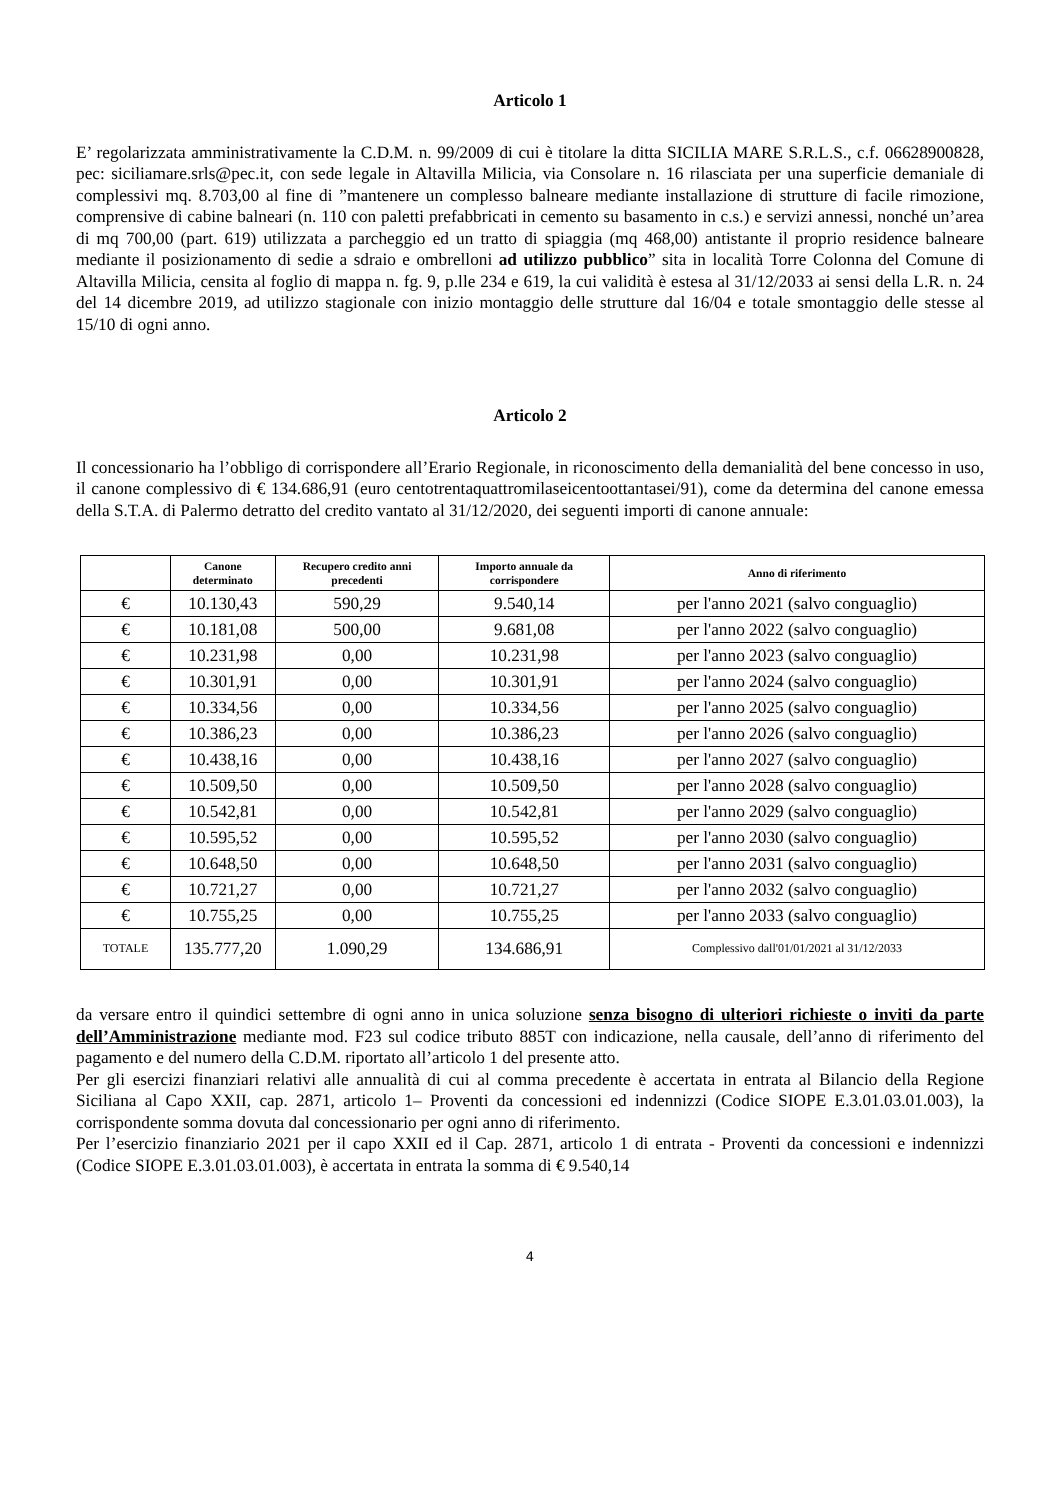Articolo 1
E’ regolarizzata amministrativamente la C.D.M. n. 99/2009 di cui è titolare la ditta SICILIA MARE S.R.L.S., c.f. 06628900828, pec: siciliamare.srls@pec.it, con sede legale in Altavilla Milicia, via Consolare n. 16 rilasciata per una superficie demaniale di complessivi mq. 8.703,00 al fine di ”mantenere un complesso balneare mediante installazione di strutture di facile rimozione, comprensive di cabine balneari (n. 110 con paletti prefabbricati in cemento su basamento in c.s.) e servizi annessi, nonché un’area di mq 700,00 (part. 619) utilizzata a parcheggio ed un tratto di spiaggia (mq 468,00) antistante il proprio residence balneare mediante il posizionamento di sedie a sdraio e ombrelloni ad utilizzo pubblico” sita in località Torre Colonna del Comune di Altavilla Milicia, censita al foglio di mappa n. fg. 9, p.lle 234 e 619, la cui validità è estesa al 31/12/2033 ai sensi della L.R. n. 24 del 14 dicembre 2019, ad utilizzo stagionale con inizio montaggio delle strutture dal 16/04 e totale smontaggio delle stesse al 15/10 di ogni anno.
Articolo 2
Il concessionario ha l’obbligo di corrispondere all’Erario Regionale, in riconoscimento della demanialità del bene concesso in uso, il canone complessivo di € 134.686,91 (euro centotrentaquattromilaseicentoottantasei/91), come da determina del canone emessa della S.T.A. di Palermo detratto del credito vantato al 31/12/2020, dei seguenti importi di canone annuale:
| | Canone determinato | Recupero credito anni precedenti | Importo annuale da corrispondere | Anno di riferimento |
| --- | --- | --- | --- | --- |
| € | 10.130,43 | 590,29 | 9.540,14 | per l'anno 2021 (salvo conguaglio) |
| € | 10.181,08 | 500,00 | 9.681,08 | per l'anno 2022 (salvo conguaglio) |
| € | 10.231,98 | 0,00 | 10.231,98 | per l'anno 2023 (salvo conguaglio) |
| € | 10.301,91 | 0,00 | 10.301,91 | per l'anno 2024 (salvo conguaglio) |
| € | 10.334,56 | 0,00 | 10.334,56 | per l'anno 2025 (salvo conguaglio) |
| € | 10.386,23 | 0,00 | 10.386,23 | per l'anno 2026 (salvo conguaglio) |
| € | 10.438,16 | 0,00 | 10.438,16 | per l'anno 2027 (salvo conguaglio) |
| € | 10.509,50 | 0,00 | 10.509,50 | per l'anno 2028 (salvo conguaglio) |
| € | 10.542,81 | 0,00 | 10.542,81 | per l'anno 2029 (salvo conguaglio) |
| € | 10.595,52 | 0,00 | 10.595,52 | per l'anno 2030 (salvo conguaglio) |
| € | 10.648,50 | 0,00 | 10.648,50 | per l'anno 2031 (salvo conguaglio) |
| € | 10.721,27 | 0,00 | 10.721,27 | per l'anno 2032 (salvo conguaglio) |
| € | 10.755,25 | 0,00 | 10.755,25 | per l'anno 2033 (salvo conguaglio) |
| TOTALE | 135.777,20 | 1.090,29 | 134.686,91 | Complessivo dall'01/01/2021 al 31/12/2033 |
da versare entro il quindici settembre di ogni anno in unica soluzione senza bisogno di ulteriori richieste o inviti da parte dell’Amministrazione mediante mod. F23 sul codice tributo 885T con indicazione, nella causale, dell’anno di riferimento del pagamento e del numero della C.D.M. riportato all’articolo 1 del presente atto.
Per gli esercizi finanziari relativi alle annualità di cui al comma precedente è accertata in entrata al Bilancio della Regione Siciliana al Capo XXII, cap. 2871, articolo 1– Proventi da concessioni ed indennizzi (Codice SIOPE E.3.01.03.01.003), la corrispondente somma dovuta dal concessionario per ogni anno di riferimento.
Per l’esercizio finanziario 2021 per il capo XXII ed il Cap. 2871, articolo 1 di entrata - Proventi da concessioni e indennizzi (Codice SIOPE E.3.01.03.01.003), è accertata in entrata la somma di € 9.540,14
4